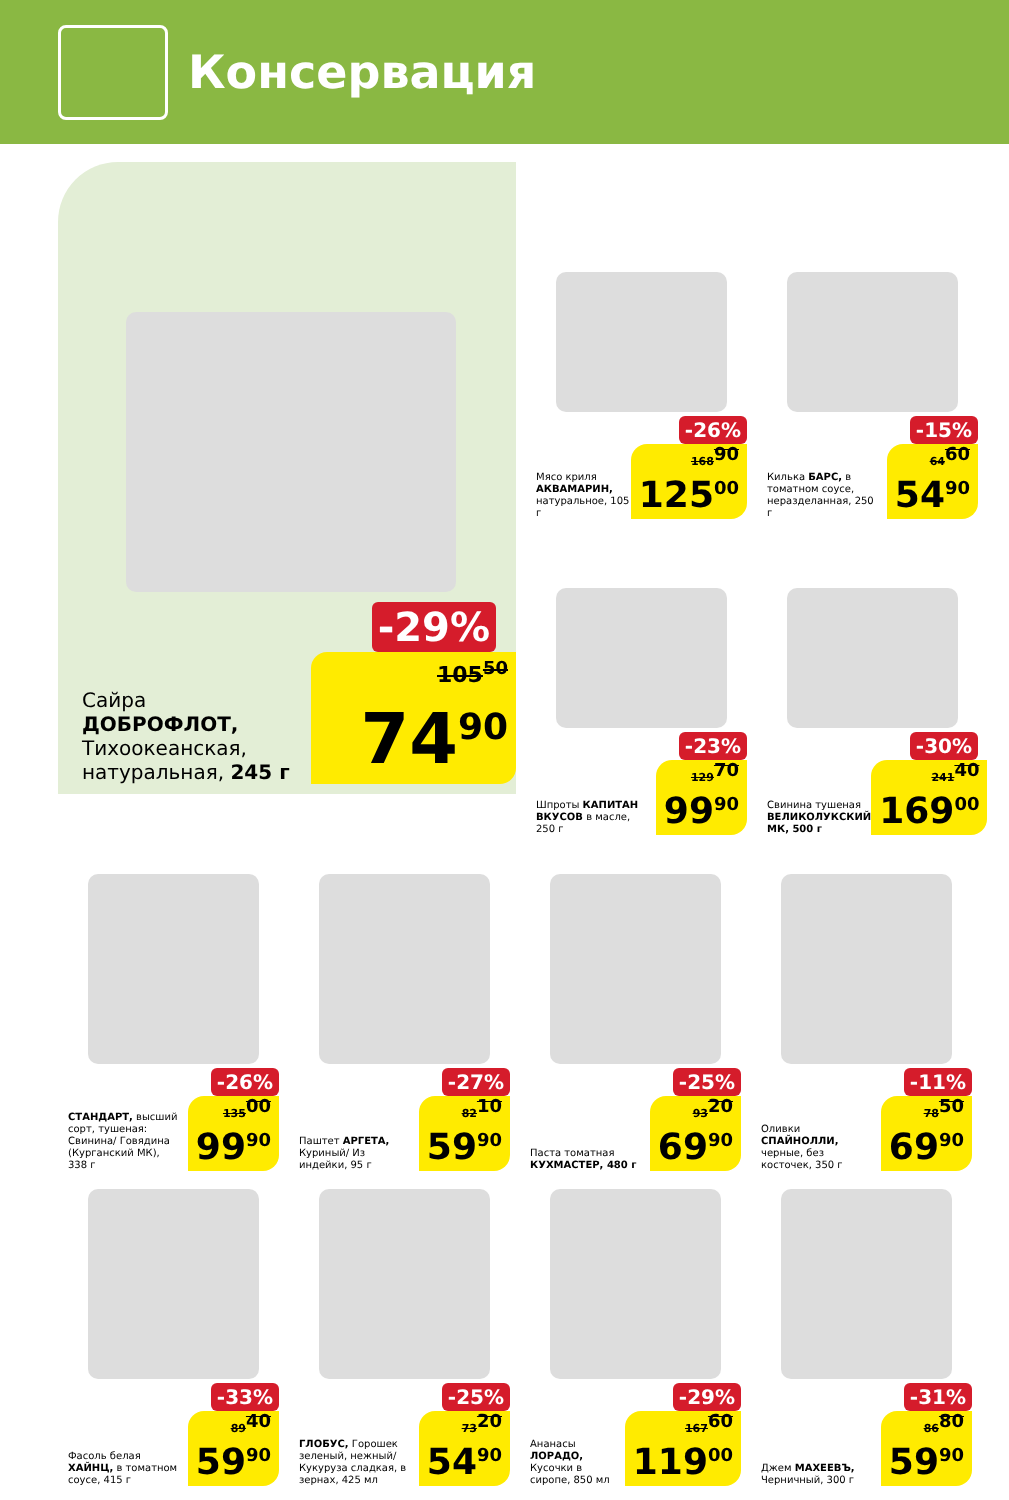Консервация
-29%
Сайра
ДОБРОФЛОТ,
Тихоокеанская,
натуральная, 245 г
105<sup>50</sup>
74<sup>90</sup>
-26%
Мясо криля АКВАМАРИН, натуральное, 105 г
168<sup>90</sup>
125<sup>00</sup>
-15%
Килька БАРС, в томатном соусе, неразделанная, 250 г
64<sup>60</sup>
54<sup>90</sup>
-23%
Шпроты КАПИТАН ВКУСОВ в масле, 250 г
129<sup>70</sup>
99<sup>90</sup>
-30%
Свинина тушеная ВЕЛИКОЛУКСКИЙ МК, 500 г
241<sup>40</sup>
169<sup>00</sup>
-26%
СТАНДАРТ, высший сорт, тушеная: Свинина/ Говядина (Курганский МК), 338 г
135<sup>00</sup>
99<sup>90</sup>
-27%
Паштет АРГЕТА, Куриный/ Из индейки, 95 г
82<sup>10</sup>
59<sup>90</sup>
-25%
Паста томатная КУХМАСТЕР, 480 г
93<sup>20</sup>
69<sup>90</sup>
-11%
Оливки СПАЙНОЛЛИ, черные, без косточек, 350 г
78<sup>50</sup>
69<sup>90</sup>
-33%
Фасоль белая ХАЙНЦ, в томатном соусе, 415 г
89<sup>40</sup>
59<sup>90</sup>
-25%
ГЛОБУС, Горошек зеленый, нежный/ Кукуруза сладкая, в зернах, 425 мл
73<sup>20</sup>
54<sup>90</sup>
-29%
Ананасы ЛОРАДО, Кусочки в сиропе, 850 мл
167<sup>60</sup>
119<sup>00</sup>
-31%
Джем МАХЕЕВЪ, Черничный, 300 г
86<sup>80</sup>
59<sup>90</sup>